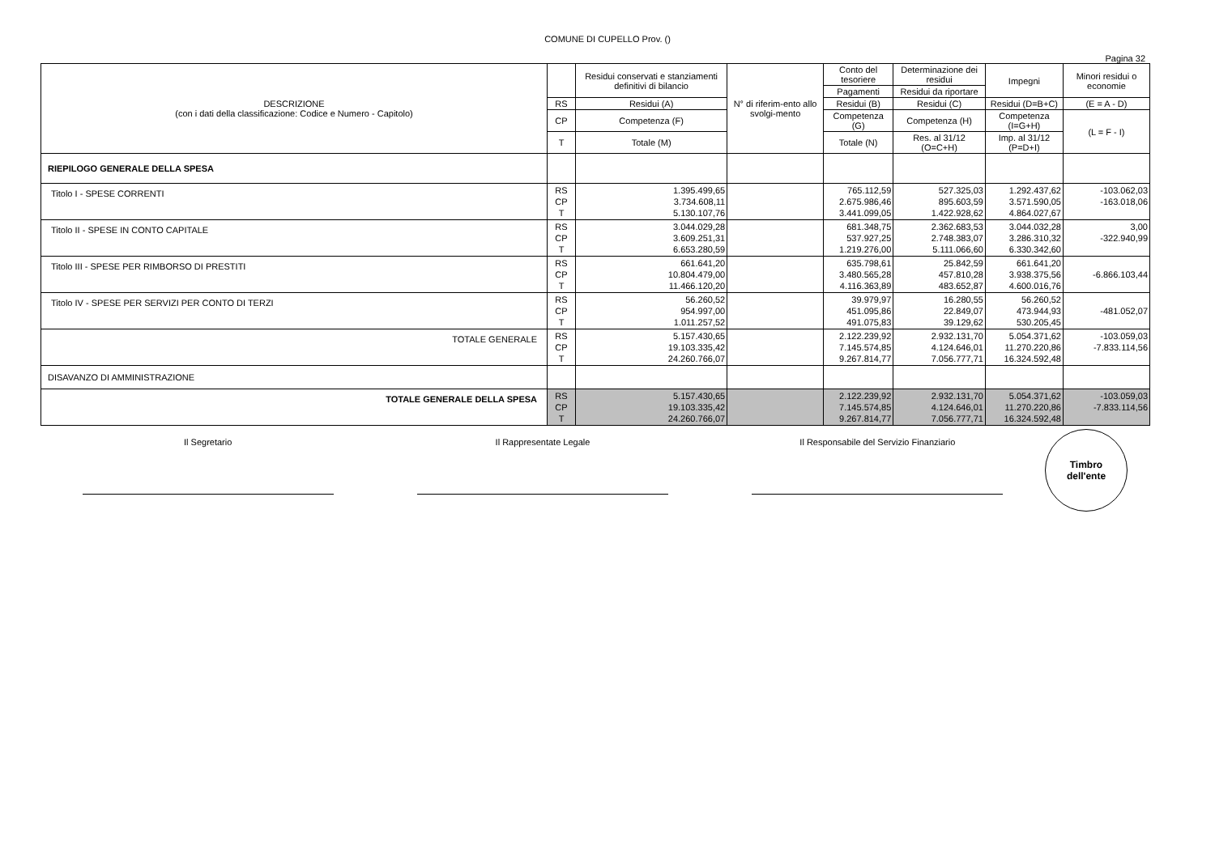COMUNE DI CUPELLO Prov. ()
Pagina 32
| DESCRIZIONE (con i dati della classificazione: Codice e Numero - Capitolo) | | Residui conservati e stanziamenti definitivi di bilancio | N° di riferim-ento allo svolgi-mento | Conto del tesoriere | Determinazione dei residui | Impegni | Minori residui o economie |
| --- | --- | --- | --- | --- | --- | --- | --- |
| | | | | Pagamenti | Residui da riportare | | |
| | RS | Residui (A) | | Residui (B) | Residui (C) | Residui (D=B+C) | (E = A - D) |
| | CP | Competenza (F) | | Competenza (G) | Competenza (H) | Competenza (I=G+H) | (L = F - I) |
| | T | Totale (M) | | Totale (N) | Res. al 31/12 (O=C+H) | Imp. al 31/12 (P=D+I) | |
| RIEPILOGO GENERALE DELLA SPESA | | | | | | | |
| Titolo I - SPESE CORRENTI | RS CP T | 1.395.499,65 3.734.608,11 5.130.107,76 | | 765.112,59 2.675.986,46 3.441.099,05 | 527.325,03 895.603,59 1.422.928,62 | 1.292.437,62 3.571.590,05 4.864.027,67 | -103.062,03 -163.018,06 |
| Titolo II - SPESE IN CONTO CAPITALE | RS CP T | 3.044.029,28 3.609.251,31 6.653.280,59 | | 681.348,75 537.927,25 1.219.276,00 | 2.362.683,53 2.748.383,07 5.111.066,60 | 3.044.032,28 3.286.310,32 6.330.342,60 | 3,00 -322.940,99 |
| Titolo III - SPESE PER RIMBORSO DI PRESTITI | RS CP T | 661.641,20 10.804.479,00 11.466.120,20 | | 635.798,61 3.480.565,28 4.116.363,89 | 25.842,59 457.810,28 483.652,87 | 661.641,20 3.938.375,56 4.600.016,76 | -6.866.103,44 |
| Titolo IV - SPESE PER SERVIZI PER CONTO DI TERZI | RS CP T | 56.260,52 954.997,00 1.011.257,52 | | 39.979,97 451.095,86 491.075,83 | 16.280,55 22.849,07 39.129,62 | 56.260,52 473.944,93 530.205,45 | -481.052,07 |
| TOTALE GENERALE | RS CP T | 5.157.430,65 19.103.335,42 24.260.766,07 | | 2.122.239,92 7.145.574,85 9.267.814,77 | 2.932.131,70 4.124.646,01 7.056.777,71 | 5.054.371,62 11.270.220,86 16.324.592,48 | -103.059,03 -7.833.114,56 |
| DISAVANZO DI AMMINISTRAZIONE | | | | | | | |
| TOTALE GENERALE DELLA SPESA | RS CP T | 5.157.430,65 19.103.335,42 24.260.766,07 | | 2.122.239,92 7.145.574,85 9.267.814,77 | 2.932.131,70 4.124.646,01 7.056.777,71 | 5.054.371,62 11.270.220,86 16.324.592,48 | -103.059,03 -7.833.114,56 |
Il Segretario Il Rappresentate Legale Il Responsabile del Servizio Finanziario
Timbro
dell'ente